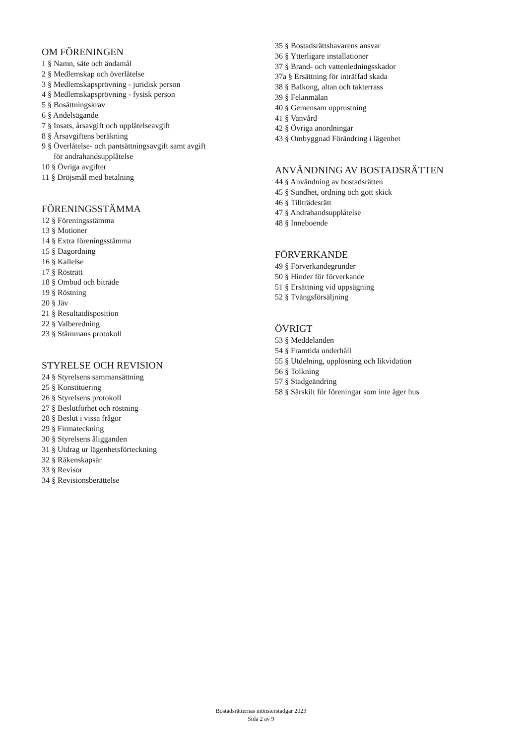OM FÖRENINGEN
1 § Namn, säte och ändamål
2 § Medlemskap och överlåtelse
3 § Medlemskapsprövning - juridisk person
4 § Medlemskapsprövning - fysisk person
5 § Bosättningskrav
6 § Andelsägande
7 § Insats, årsavgift och upplåtelseavgift
8 § Årsavgiftens beräkning
9 § Överlåtelse- och pantsättningsavgift samt avgift
för andrahandsupplåtelse
10 § Övriga avgifter
11 § Dröjsmål med betalning
FÖRENINGSSTÄMMA
12 § Föreningsstämma
13 § Motioner
14 § Extra föreningsstämma
15 § Dagordning
16 § Kallelse
17 § Rösträtt
18 § Ombud och biträde
19 § Röstning
20 § Jäv
21 § Resultatdisposition
22 § Valberedning
23 § Stämmans protokoll
STYRELSE OCH REVISION
24 § Styrelsens sammansättning
25 § Konstituering
26 § Styrelsens protokoll
27 § Beslutförhet och röstning
28 § Beslut i vissa frågor
29 § Firmateckning
30 § Styrelsens åligganden
31 § Utdrag ur lägenhetsförteckning
32 § Räkenskapsår
33 § Revisor
34 § Revisionsberättelse
35 § Bostadsrättshavarens ansvar
36 § Ytterligare installationer
37 § Brand- och vattenledningsskador
37a § Ersättning för inträffad skada
38 § Balkong, altan och takterrass
39 § Felanmälan
40 § Gemensam upprustning
41 § Vanvård
42 § Övriga anordningar
43 § Ombyggnad Förändring i lägenhet
ANVÄNDNING AV BOSTADSRÄTTEN
44 § Användning av bostadsrätten
45 § Sundhet, ordning och gott skick
46 § Tillträdesrätt
47 § Andrahandsupplåtelse
48 § Inneboende
FÖRVERKANDE
49 § Förverkandegrunder
50 § Hinder för förverkande
51 § Ersättning vid uppsägning
52 § Tvångsförsäljning
ÖVRIGT
53 § Meddelanden
54 § Framtida underhåll
55 § Utdelning, upplösning och likvidation
56 § Tolkning
57 § Stadgeändring
58 § Särskilt för föreningar som inte äger hus
Bostadsrätternas mönsterstadgar 2023
Sida 2 av 9